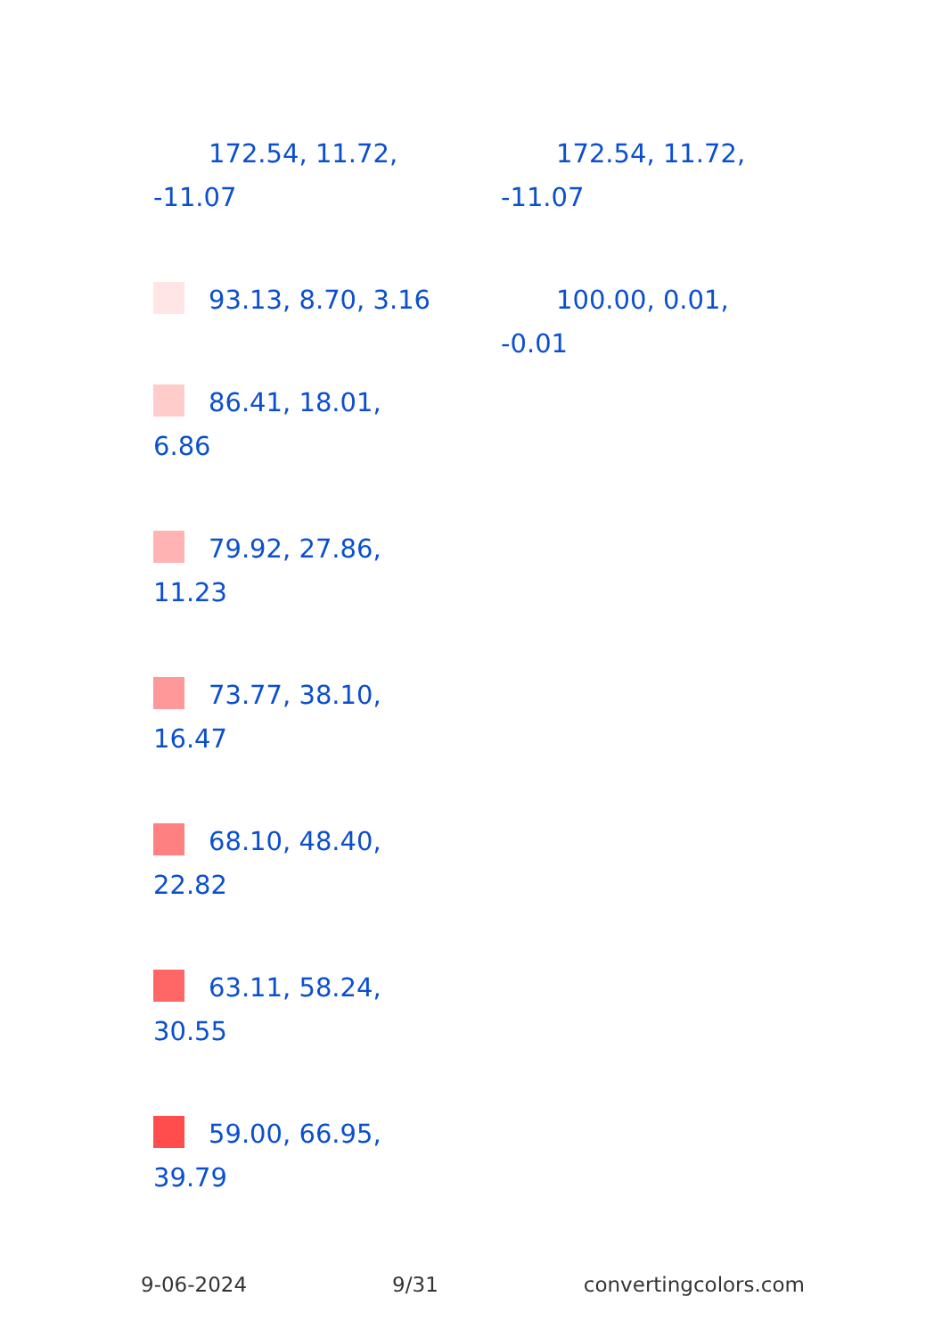172.54, 11.72, -11.07
93.13, 8.70, 3.16
86.41, 18.01, 6.86
79.92, 27.86, 11.23
73.77, 38.10, 16.47
68.10, 48.40, 22.82
63.11, 58.24, 30.55
59.00, 66.95, 39.79
172.54, 11.72, -11.07
100.00, 0.01, -0.01
9-06-2024 9/31 convertingcolors.com